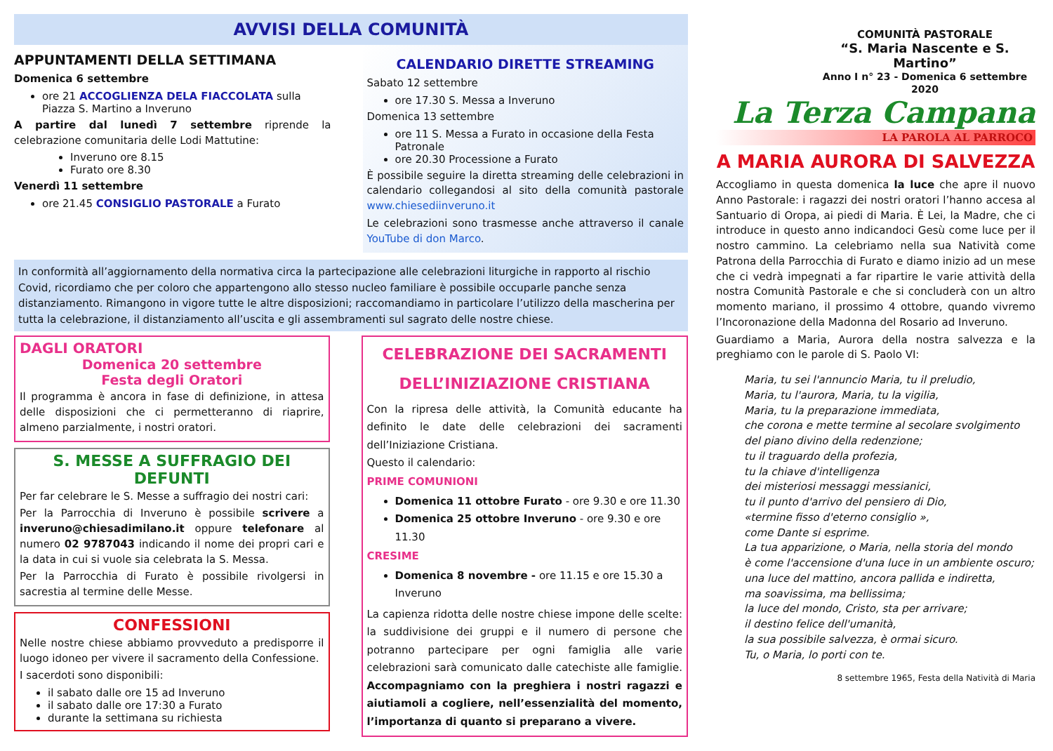AVVISI DELLA COMUNITÀ
APPUNTAMENTI DELLA SETTIMANA
Domenica 6 settembre
ore 21 ACCOGLIENZA DELA FIACCOLATA sulla Piazza S. Martino a Inveruno
A partire dal lunedì 7 settembre riprende la celebrazione comunitaria delle Lodi Mattutine:
Inveruno ore 8.15
Furato ore 8.30
Venerdì 11 settembre
ore 21.45 CONSIGLIO PASTORALE a Furato
CALENDARIO DIRETTE STREAMING
Sabato 12 settembre
ore 17.30 S. Messa a Inveruno
Domenica 13 settembre
ore 11 S. Messa a Furato in occasione della Festa Patronale
ore 20.30 Processione a Furato
È possibile seguire la diretta streaming delle celebrazioni in calendario collegandosi al sito della comunità pastorale www.chiesediinveruno.it
Le celebrazioni sono trasmesse anche attraverso il canale YouTube di don Marco.
In conformità all’aggiornamento della normativa circa la partecipazione alle celebrazioni liturgiche in rapporto al rischio Covid, ricordiamo che per coloro che appartengono allo stesso nucleo familiare è possibile occuparle panche senza distanziamento. Rimangono in vigore tutte le altre disposizioni; raccomandiamo in particolare l’utilizzo della mascherina per tutta la celebrazione, il distanziamento all’uscita e gli assembramenti sul sagrato delle nostre chiese.
DAGLI ORATORI
Domenica 20 settembre
Festa degli Oratori
Il programma è ancora in fase di definizione, in attesa delle disposizioni che ci permetteranno di riaprire, almeno parzialmente, i nostri oratori.
S. MESSE A SUFFRAGIO DEI DEFUNTI
Per far celebrare le S. Messe a suffragio dei nostri cari:
Per la Parrocchia di Inveruno è possibile scrivere a inveruno@chiesadimilano.it oppure telefonare al numero 02 9787043 indicando il nome dei propri cari e la data in cui si vuole sia celebrata la S. Messa.
Per la Parrocchia di Furato è possibile rivolgersi in sacrestia al termine delle Messe.
CONFESSIONI
Nelle nostre chiese abbiamo provveduto a predisporre il luogo idoneo per vivere il sacramento della Confessione.
I sacerdoti sono disponibili:
il sabato dalle ore 15 ad Inveruno
il sabato dalle ore 17:30 a Furato
durante la settimana su richiesta
CELEBRAZIONE DEI SACRAMENTI
DELL’INIZIAZIONE CRISTIANA
Con la ripresa delle attività, la Comunità educante ha definito le date delle celebrazioni dei sacramenti dell’Iniziazione Cristiana.
Questo il calendario:
PRIME COMUNIONI
Domenica 11 ottobre Furato - ore 9.30 e ore 11.30
Domenica 25 ottobre Inveruno - ore 9.30 e ore 11.30
CRESIME
Domenica 8 novembre - ore 11.15 e ore 15.30 a Inveruno
La capienza ridotta delle nostre chiese impone delle scelte: la suddivisione dei gruppi e il numero di persone che potranno partecipare per ogni famiglia alle varie celebrazioni sarà comunicato dalle catechiste alle famiglie. Accompagniamo con la preghiera i nostri ragazzi e aiutiamoli a cogliere, nell’essenzialità del momento, l’importanza di quanto si preparano a vivere.
COMUNITÀ PASTORALE
“S. Maria Nascente e S. Martino”
Anno I n° 23 - Domenica 6 settembre 2020
La Terza Campana
LA PAROLA AL PARROCO
A MARIA AURORA DI SALVEZZA
Accogliamo in questa domenica la luce che apre il nuovo Anno Pastorale: i ragazzi dei nostri oratori l’hanno accesa al Santuario di Oropa, ai piedi di Maria. È Lei, la Madre, che ci introduce in questo anno indicandoci Gesù come luce per il nostro cammino. La celebriamo nella sua Natività come Patrona della Parrocchia di Furato e diamo inizio ad un mese che ci vedrà impegnati a far ripartire le varie attività della nostra Comunità Pastorale e che si concluderà con un altro momento mariano, il prossimo 4 ottobre, quando vivremo l’Incoronazione della Madonna del Rosario ad Inveruno.
Guardiamo a Maria, Aurora della nostra salvezza e la preghiamo con le parole di S. Paolo VI:
Maria, tu sei l'annuncio Maria, tu il preludio,
Maria, tu l'aurora, Maria, tu la vigilia,
Maria, tu la preparazione immediata,
che corona e mette termine al secolare svolgimento
del piano divino della redenzione;
tu il traguardo della profezia,
tu la chiave d'intelligenza
dei misteriosi messaggi messianici,
tu il punto d'arrivo del pensiero di Dio,
«termine fisso d'eterno consiglio »,
come Dante si esprime.
La tua apparizione, o Maria, nella storia del mondo
è come l'accensione d'una luce in un ambiente oscuro;
una luce del mattino, ancora pallida e indiretta,
ma soavissima, ma bellissima;
la luce del mondo, Cristo, sta per arrivare;
il destino felice dell'umanità,
la sua possibile salvezza, è ormai sicuro.
Tu, o Maria, lo porti con te.
8 settembre 1965, Festa della Natività di Maria